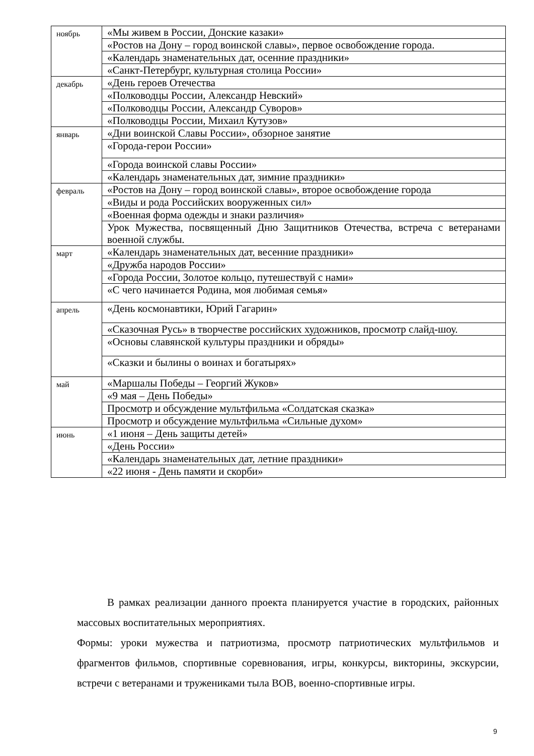| ноябрь | «Мы живем в России, Донские казаки» |
| | «Ростов на Дону – город воинской славы», первое освобождение города. |
| | «Календарь знаменательных дат, осенние праздники» |
| | «Санкт-Петербург, культурная столица России» |
| декабрь | «День героев Отечества |
| | «Полководцы России, Александр Невский» |
| | «Полководцы России, Александр Суворов» |
| | «Полководцы России, Михаил Кутузов» |
| январь | «Дни воинской Славы России», обзорное занятие |
| | «Города-герои России» |
| | «Города воинской славы России» |
| | «Календарь знаменательных дат, зимние праздники» |
| февраль | «Ростов на Дону – город воинской славы», второе освобождение города |
| | «Виды и рода Российских вооруженных сил» |
| | «Военная форма одежды и знаки различия» |
| | Урок Мужества, посвященный Дню Защитников Отечества, встреча с ветеранами военной службы. |
| март | «Календарь знаменательных дат, весенние праздники» |
| | «Дружба народов России» |
| | «Города России, Золотое кольцо, путешествуй с нами» |
| | «С чего начинается Родина, моя любимая семья» |
| апрель | «День космонавтики, Юрий Гагарин» |
| | «Сказочная Русь» в творчестве российских художников, просмотр слайд-шоу. |
| | «Основы славянской культуры праздники и обряды» |
| | «Сказки и былины о воинах и богатырях» |
| май | «Маршалы Победы – Георгий Жуков» |
| | «9 мая – День Победы» |
| | Просмотр и обсуждение мультфильма «Солдатская сказка» |
| | Просмотр и обсуждение мультфильма «Сильные духом» |
| июнь | «1 июня – День защиты детей» |
| | «День России» |
| | «Календарь знаменательных дат, летние праздники» |
| | «22 июня - День памяти и скорби» |
В рамках реализации данного проекта планируется участие в городских, районных массовых воспитательных мероприятиях.
Формы: уроки мужества и патриотизма, просмотр патриотических мультфильмов и фрагментов фильмов, спортивные соревнования, игры, конкурсы, викторины, экскурсии, встречи с ветеранами и тружениками тыла ВОВ, военно-спортивные игры.
9